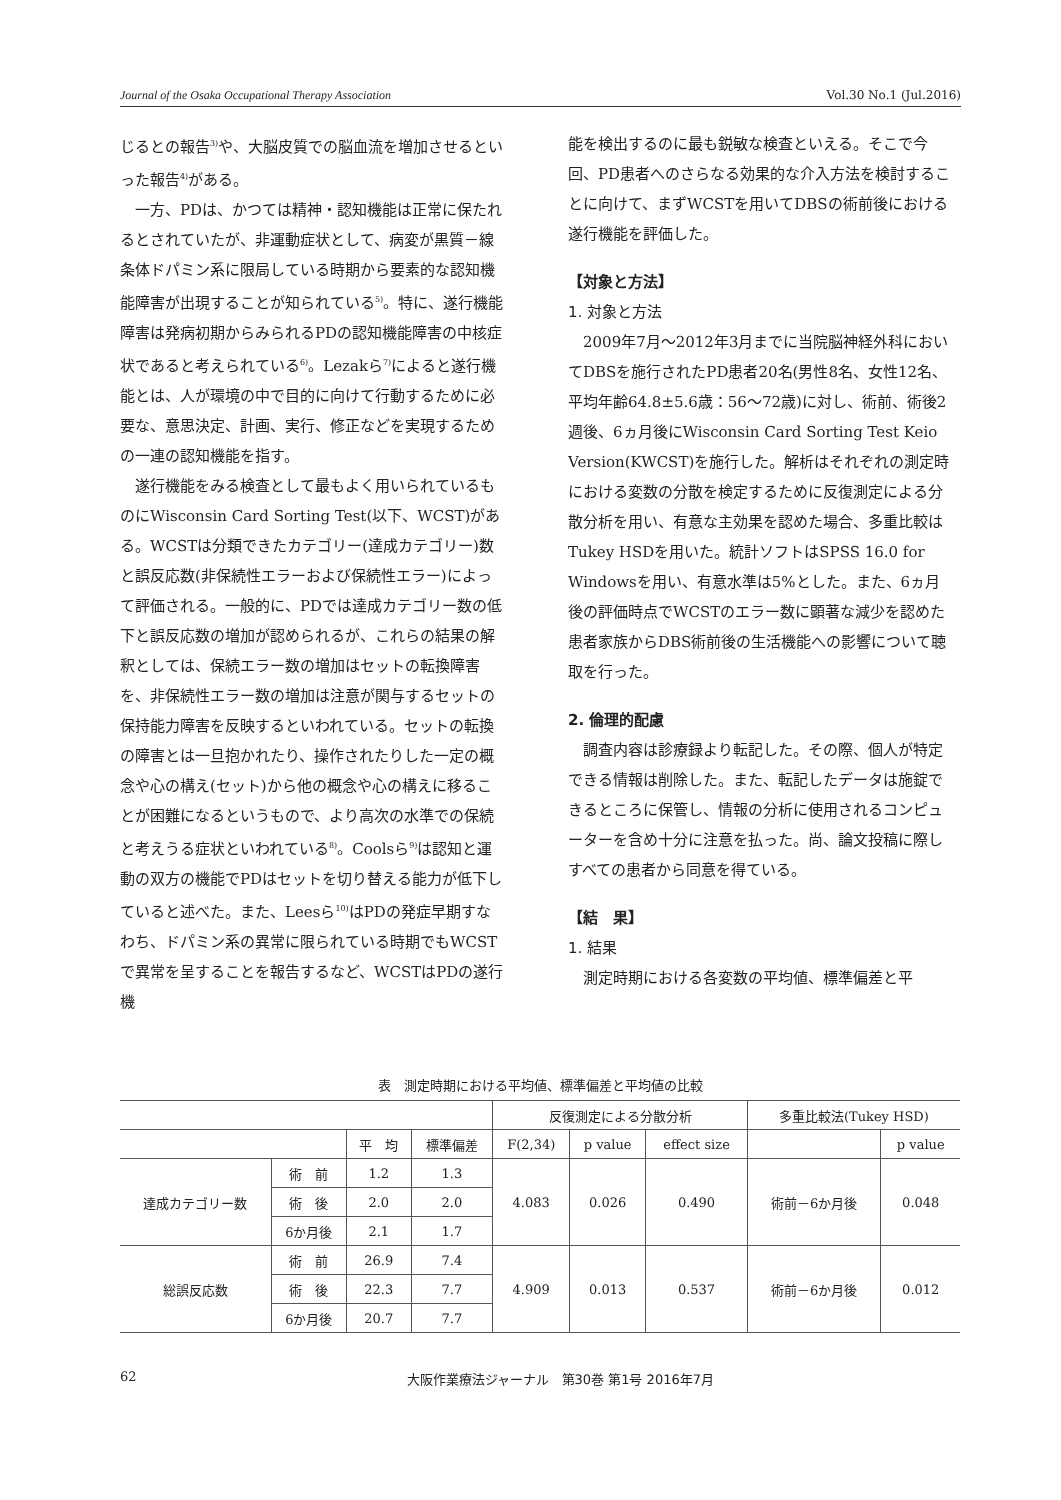Journal of the Osaka Occupational Therapy Association Vol.30 No.1 (Jul.2016)
じるとの報告<sup>3)</sup>や、大脳皮質での脳血流を増加させるといった報告<sup>4)</sup>がある。
一方、PDは、かつては精神・認知機能は正常に保たれるとされていたが、非運動症状として、病変が黒質－線条体ドパミン系に限局している時期から要素的な認知機能障害が出現することが知られている<sup>5)</sup>。特に、遂行機能障害は発病初期からみられるPDの認知機能障害の中核症状であると考えられている<sup>6)</sup>。Lezakら<sup>7)</sup>によると遂行機能とは、人が環境の中で目的に向けて行動するために必要な、意思決定、計画、実行、修正などを実現するための一連の認知機能を指す。
遂行機能をみる検査として最もよく用いられているものにWisconsin Card Sorting Test(以下、WCST)がある。WCSTは分類できたカテゴリー(達成カテゴリー)数と誤反応数(非保続性エラーおよび保続性エラー)によって評価される。一般的に、PDでは達成カテゴリー数の低下と誤反応数の増加が認められるが、これらの結果の解釈としては、保続エラー数の増加はセットの転換障害を、非保続性エラー数の増加は注意が関与するセットの保持能力障害を反映するといわれている。セットの転換の障害とは一旦抱かれたり、操作されたりした一定の概念や心の構え(セット)から他の概念や心の構えに移ることが困難になるというもので、より高次の水準での保続と考えうる症状といわれている<sup>8)</sup>。Coolsら<sup>9)</sup>は認知と運動の双方の機能でPDはセットを切り替える能力が低下していると述べた。また、Leesら<sup>10)</sup>はPDの発症早期すなわち、ドパミン系の異常に限られている時期でもWCSTで異常を呈することを報告するなど、WCSTはPDの遂行機
能を検出するのに最も鋭敏な検査といえる。そこで今回、PD患者へのさらなる効果的な介入方法を検討することに向けて、まずWCSTを用いてDBSの術前後における遂行機能を評価した。
【対象と方法】
1. 対象と方法
2009年7月～2012年3月までに当院脳神経外科においてDBSを施行されたPD患者20名(男性8名、女性12名、平均年齢64.8±5.6歳：56～72歳)に対し、術前、術後2週後、6ヵ月後にWisconsin Card Sorting Test Keio Version(KWCST)を施行した。解析はそれぞれの測定時における変数の分散を検定するために反復測定による分散分析を用い、有意な主効果を認めた場合、多重比較はTukey HSDを用いた。統計ソフトはSPSS 16.0 for Windowsを用い、有意水準は5%とした。また、6ヵ月後の評価時点でWCSTのエラー数に顕著な減少を認めた患者家族からDBS術前後の生活機能への影響について聴取を行った。
2. 倫理的配慮
調査内容は診療録より転記した。その際、個人が特定できる情報は削除した。また、転記したデータは施錠できるところに保管し、情報の分析に使用されるコンピューターを含め十分に注意を払った。尚、論文投稿に際しすべての患者から同意を得ている。
【結　果】
1. 結果
測定時期における各変数の平均値、標準偏差と平
表　測定時期における平均値、標準偏差と平均値の比較
| | | | | 反復測定による分散分析 | | | 多重比較法(Tukey HSD) | |
| --- | --- | --- | --- | --- | --- | --- | --- | --- |
| | | 平 均 | 標準偏差 | F(2,34) | p value | effect size | | p value |
| 達成カテゴリー数 | 術 前 | 1.2 | 1.3 | 4.083 | 0.026 | 0.490 | 術前－6か月後 | 0.048 |
| | 術 後 | 2.0 | 2.0 | | | | | |
| | 6か月後 | 2.1 | 1.7 | | | | | |
| 総誤反応数 | 術 前 | 26.9 | 7.4 | 4.909 | 0.013 | 0.537 | 術前－6か月後 | 0.012 |
| | 術 後 | 22.3 | 7.7 | | | | | |
| | 6か月後 | 20.7 | 7.7 | | | | | |
62 大阪作業療法ジャーナル　第30巻 第1号 2016年7月